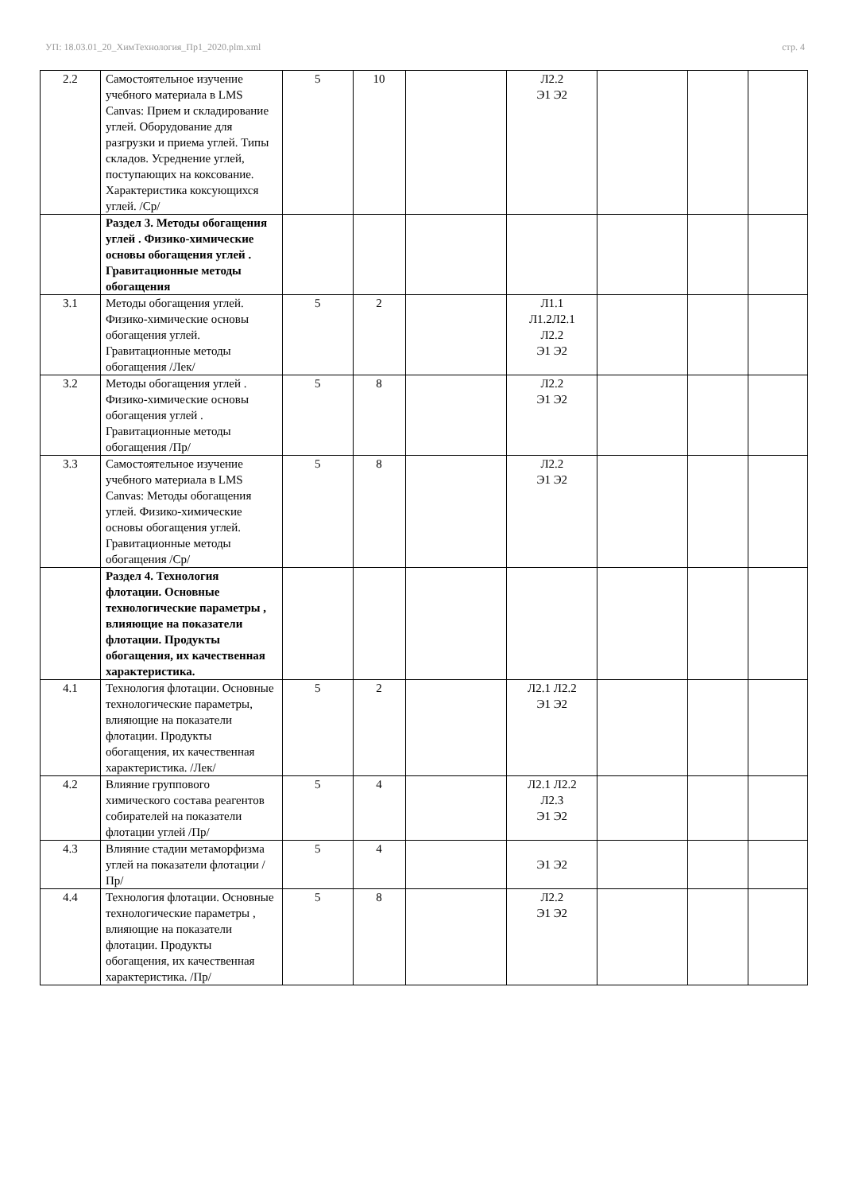УП: 18.03.01_20_ХимТехнология_Пр1_2020.plm.xml стр. 4
| 2.2 | Самостоятельное изучение учебного материала в LMS Canvas: Прием и складирование углей. Оборудование для разгрузки и приема углей. Типы складов. Усреднение углей, поступающих на коксование. Характеристика коксующихся углей. /Ср/ | 5 | 10 | | Л2.2 Э1 Э2 | | | |
| | Раздел 3. Методы обогащения углей . Физико-химические основы обогащения углей . Гравитационные методы обогащения | | | | | | | |
| 3.1 | Методы обогащения углей. Физико-химические основы обогащения углей. Гравитационные методы обогащения /Лек/ | 5 | 2 | | Л1.1 Л1.2Л2.1 Л2.2 Э1 Э2 | | | |
| 3.2 | Методы обогащения углей . Физико-химические основы обогащения углей . Гравитационные методы обогащения /Пр/ | 5 | 8 | | Л2.2 Э1 Э2 | | | |
| 3.3 | Самостоятельное изучение учебного материала в LMS Canvas: Методы обогащения углей. Физико-химические основы обогащения углей. Гравитационные методы обогащения /Ср/ | 5 | 8 | | Л2.2 Э1 Э2 | | | |
| | Раздел 4. Технология флотации. Основные технологические параметры , влияющие на показатели флотации. Продукты обогащения, их качественная характеристика. | | | | | | | |
| 4.1 | Технология флотации. Основные технологические параметры, влияющие на показатели флотации. Продукты обогащения, их качественная характеристика. /Лек/ | 5 | 2 | | Л2.1 Л2.2 Э1 Э2 | | | |
| 4.2 | Влияние группового химического состава реагентов собирателей на показатели флотации углей /Пр/ | 5 | 4 | | Л2.1 Л2.2 Л2.3 Э1 Э2 | | | |
| 4.3 | Влияние стадии метаморфизма углей на показатели флотации /Пр/ | 5 | 4 | | Э1 Э2 | | | |
| 4.4 | Технология флотации. Основные технологические параметры , влияющие на показатели флотации. Продукты обогащения, их качественная характеристика. /Пр/ | 5 | 8 | | Л2.2 Э1 Э2 | | | |